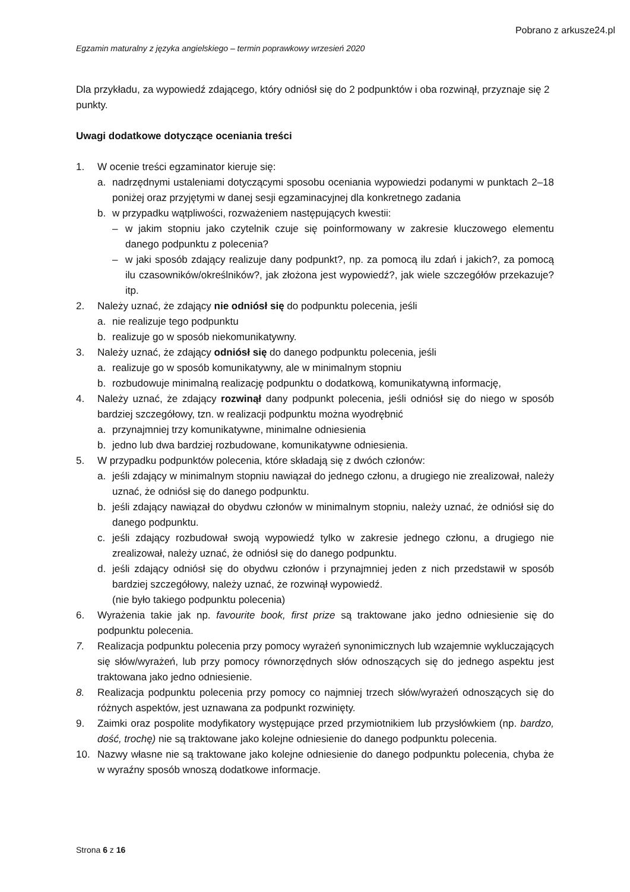Pobrano z arkusze24.pl
Egzamin maturalny z języka angielskiego – termin poprawkowy wrzesień 2020
Dla przykładu, za wypowiedź zdającego, który odniósł się do 2 podpunktów i oba rozwinął, przyznaje się 2 punkty.
Uwagi dodatkowe dotyczące oceniania treści
1. W ocenie treści egzaminator kieruje się:
a. nadrzędnymi ustaleniami dotyczącymi sposobu oceniania wypowiedzi podanymi w punktach 2–18 poniżej oraz przyjętymi w danej sesji egzaminacyjnej dla konkretnego zadania
b. w przypadku wątpliwości, rozważeniem następujących kwestii:
– w jakim stopniu jako czytelnik czuje się poinformowany w zakresie kluczowego elementu danego podpunktu z polecenia?
– w jaki sposób zdający realizuje dany podpunkt?, np. za pomocą ilu zdań i jakich?, za pomocą ilu czasowników/określników?, jak złożona jest wypowiedź?, jak wiele szczegółów przekazuje? itp.
2. Należy uznać, że zdający nie odniósł się do podpunktu polecenia, jeśli
a. nie realizuje tego podpunktu
b. realizuje go w sposób niekomunikatywny.
3. Należy uznać, że zdający odniósł się do danego podpunktu polecenia, jeśli
a. realizuje go w sposób komunikatywny, ale w minimalnym stopniu
b. rozbudowuje minimalną realizację podpunktu o dodatkową, komunikatywną informację,
4. Należy uznać, że zdający rozwinął dany podpunkt polecenia, jeśli odniósł się do niego w sposób bardziej szczegółowy, tzn. w realizacji podpunktu można wyodrębnić
a. przynajmniej trzy komunikatywne, minimalne odniesienia
b. jedno lub dwa bardziej rozbudowane, komunikatywne odniesienia.
5. W przypadku podpunktów polecenia, które składają się z dwóch członów:
a. jeśli zdający w minimalnym stopniu nawiązał do jednego członu, a drugiego nie zrealizował, należy uznać, że odniósł się do danego podpunktu.
b. jeśli zdający nawiązał do obydwu członów w minimalnym stopniu, należy uznać, że odniósł się do danego podpunktu.
c. jeśli zdający rozbudował swoją wypowiedź tylko w zakresie jednego członu, a drugiego nie zrealizował, należy uznać, że odniósł się do danego podpunktu.
d. jeśli zdający odniósł się do obydwu członów i przynajmniej jeden z nich przedstawił w sposób bardziej szczegółowy, należy uznać, że rozwinął wypowiedź.
(nie było takiego podpunktu polecenia)
6. Wyrażenia takie jak np. favourite book, first prize są traktowane jako jedno odniesienie się do podpunktu polecenia.
7. Realizacja podpunktu polecenia przy pomocy wyrażeń synonimicznych lub wzajemnie wykluczających się słów/wyrażeń, lub przy pomocy równorzędnych słów odnoszących się do jednego aspektu jest traktowana jako jedno odniesienie.
8. Realizacja podpunktu polecenia przy pomocy co najmniej trzech słów/wyrażeń odnoszących się do różnych aspektów, jest uznawana za podpunkt rozwinięty.
9. Zaimki oraz pospolite modyfikatory występujące przed przymiotnikiem lub przysłówkiem (np. bardzo, dość, trochę) nie są traktowane jako kolejne odniesienie do danego podpunktu polecenia.
10. Nazwy własne nie są traktowane jako kolejne odniesienie do danego podpunktu polecenia, chyba że w wyraźny sposób wnoszą dodatkowe informacje.
Strona 6 z 16